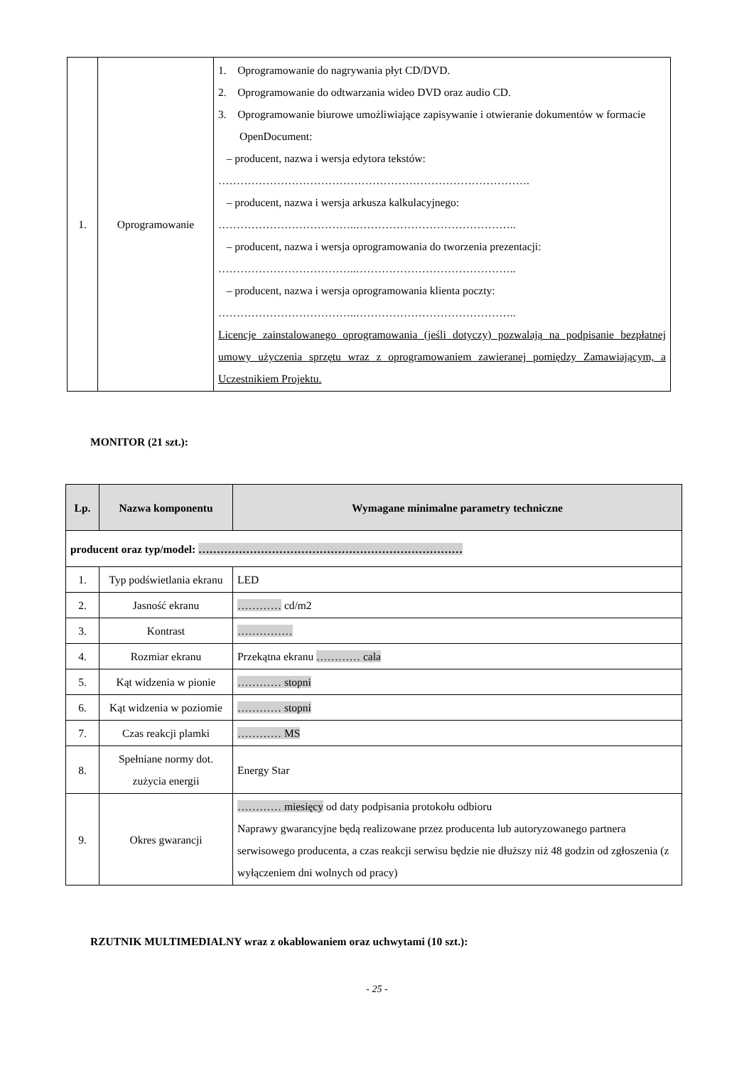| 1. | Oprogramowanie | 1. Oprogramowanie do nagrywania płyt CD/DVD. 2. Oprogramowanie do odtwarzania wideo DVD oraz audio CD. 3. Oprogramowanie biurowe umożliwiające zapisywanie i otwieranie dokumentów w formacie OpenDocument: – producent, nazwa i wersja edytora tekstów: …………………………………………………………………………. – producent, nazwa i wersja arkusza kalkulacyjnego: ………………………………..…………………………………….. – producent, nazwa i wersja oprogramowania do tworzenia prezentacji: ………………………………..…………………………………….. – producent, nazwa i wersja oprogramowania klienta poczty: ………………………………..…………………………………….. Licencje zainstalowanego oprogramowania (jeśli dotyczy) pozwalają na podpisanie bezpłatnej umowy użyczenia sprzętu wraz z oprogramowaniem zawieranej pomiędzy Zamawiającym, a Uczestnikiem Projektu. |
MONITOR (21 szt.):
| Lp. | Nazwa komponentu | Wymagane minimalne parametry techniczne |
| producent oraz typ/model: ……………………………………………………………… | | |
| 1. | Typ podświetlania ekranu | LED |
| 2. | Jasność ekranu | ………… cd/m2 |
| 3. | Kontrast | …………… |
| 4. | Rozmiar ekranu | Przekątna ekranu ………… cala |
| 5. | Kąt widzenia w pionie | ………… stopni |
| 6. | Kąt widzenia w poziomie | ………… stopni |
| 7. | Czas reakcji plamki | ………… MS |
| 8. | Spełniane normy dot. zużycia energii | Energy Star |
| 9. | Okres gwarancji | ………… miesięcy od daty podpisania protokołu odbioru Naprawy gwarancyjne będą realizowane przez producenta lub autoryzowanego partnera serwisowego producenta, a czas reakcji serwisu będzie nie dłuższy niż 48 godzin od zgłoszenia (z wyłączeniem dni wolnych od pracy) |
RZUTNIK MULTIMEDIALNY wraz z okablowaniem oraz uchwytami (10 szt.):
- 25 -